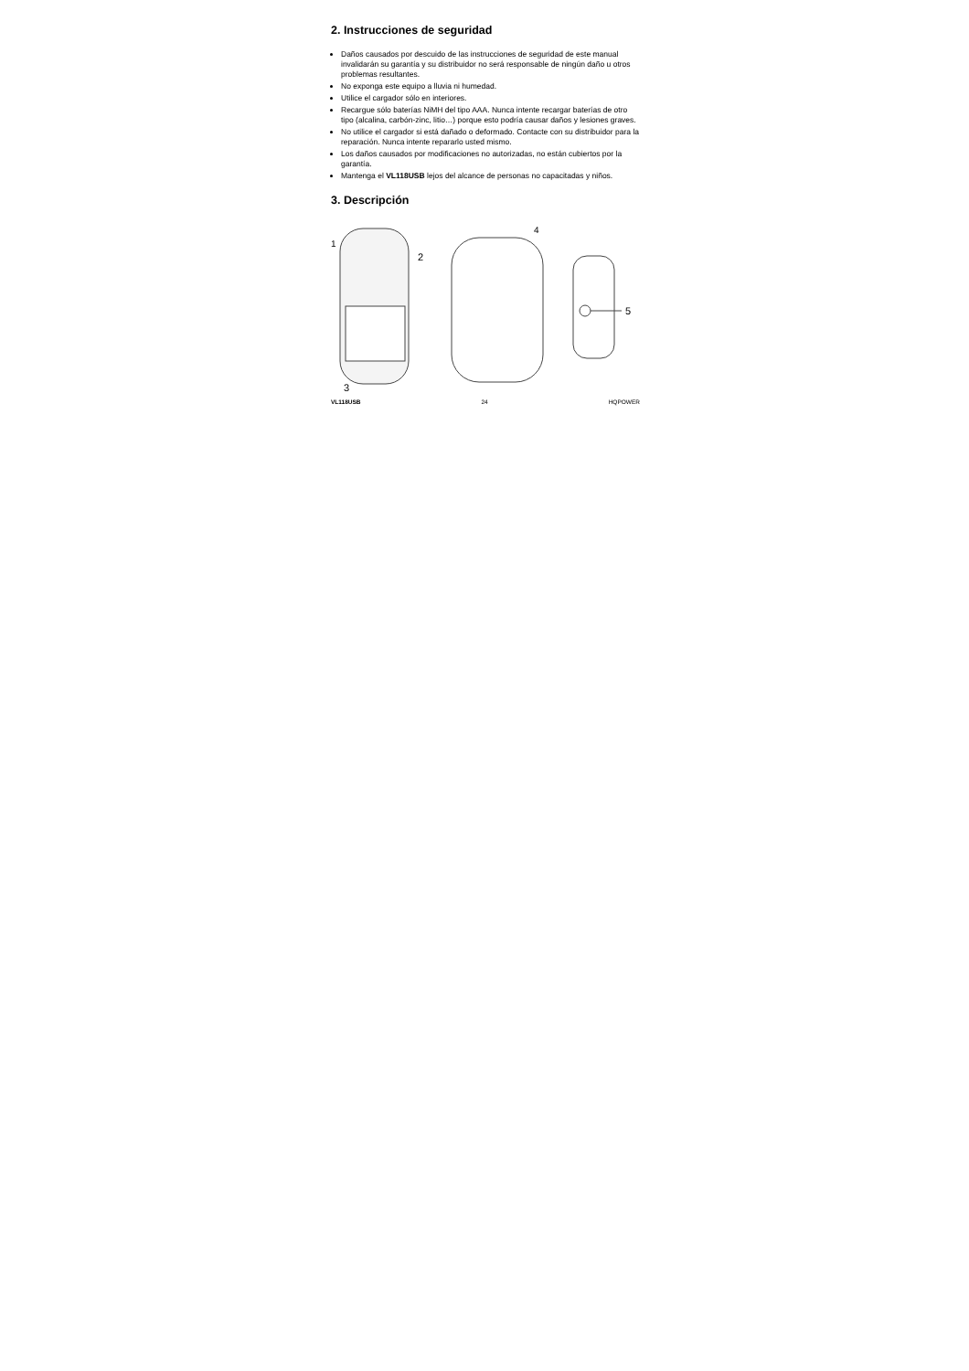2. Instrucciones de seguridad
Daños causados por descuido de las instrucciones de seguridad de este manual invalidarán su garantía y su distribuidor no será responsable de ningún daño u otros problemas resultantes.
No exponga este equipo a lluvia ni humedad.
Utilice el cargador sólo en interiores.
Recargue sólo baterías NiMH del tipo AAA. Nunca intente recargar baterías de otro tipo (alcalina, carbón-zinc, litio…) porque esto podría causar daños y lesiones graves.
No utilice el cargador si está dañado o deformado. Contacte con su distribuidor para la reparación. Nunca intente repararlo usted mismo.
Los daños causados por modificaciones no autorizadas, no están cubiertos por la garantía.
Mantenga el VL118USB lejos del alcance de personas no capacitadas y niños.
3. Descripción
1
2
3
4
5
VL118USB 24 HQPOWER